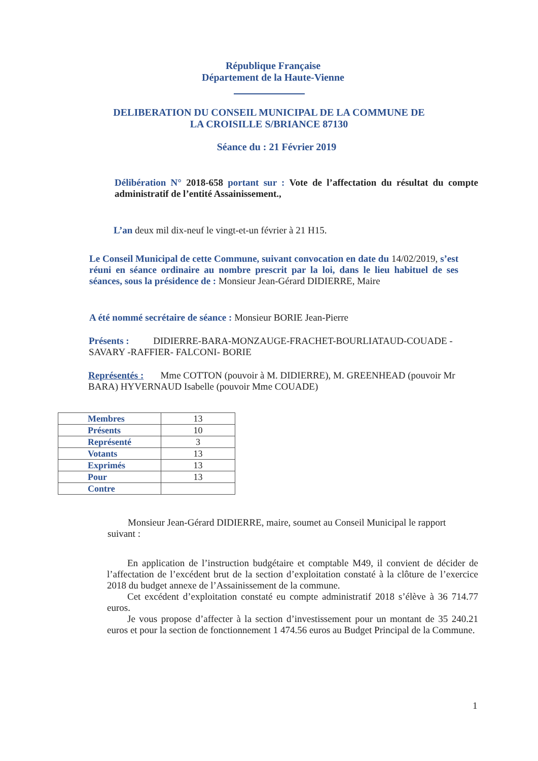République Française
Département de la Haute-Vienne
DELIBERATION DU CONSEIL MUNICIPAL DE LA COMMUNE DE
LA CROISILLE S/BRIANCE 87130
Séance du : 21 Février 2019
Délibération N° 2018-658 portant sur : Vote de l’affectation du résultat du compte administratif de l’entité Assainissement.,
L’an deux mil dix-neuf le vingt-et-un février à 21 H15.
Le Conseil Municipal de cette Commune, suivant convocation en date du 14/02/2019, s’est réuni en séance ordinaire au nombre prescrit par la loi, dans le lieu habituel de ses séances, sous la présidence de : Monsieur Jean-Gérard DIDIERRE, Maire
A été nommé secrétaire de séance : Monsieur BORIE Jean-Pierre
Présents : DIDIERRE-BARA-MONZAUGE-FRACHET-BOURLIATAUD-COUADE -SAVARY -RAFFIER- FALCONI- BORIE
Représentés : Mme COTTON (pouvoir à M. DIDIERRE), M. GREENHEAD (pouvoir Mr BARA) HYVERNAUD Isabelle (pouvoir Mme COUADE)
| Membres | 13 |
| Présents | 10 |
| Représenté | 3 |
| Votants | 13 |
| Exprimés | 13 |
| Pour | 13 |
| Contre | |
Monsieur Jean-Gérard DIDIERRE, maire, soumet au Conseil Municipal le rapport suivant :
En application de l’instruction budgétaire et comptable M49, il convient de décider de l’affectation de l’excédent brut de la section d’exploitation constaté à la clôture de l’exercice 2018 du budget annexe de l’Assainissement de la commune.
Cet excédent d’exploitation constaté eu compte administratif 2018 s’élève à 36 714.77 euros.
Je vous propose d’affecter à la section d’investissement pour un montant de 35 240.21 euros et pour la section de fonctionnement 1 474.56 euros au Budget Principal de la Commune.
1